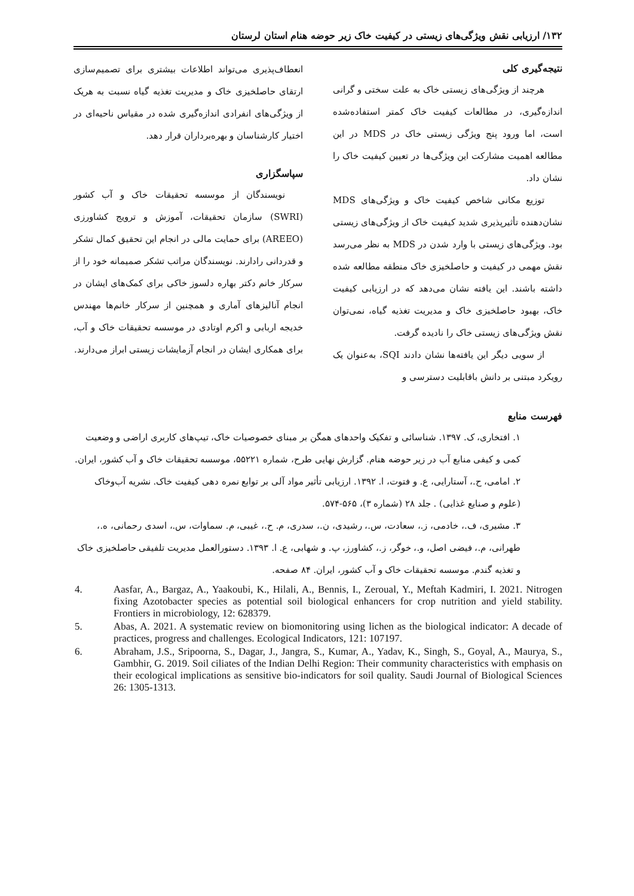۱۳۲/ ارزیابی نقش ویژگی‌های زیستی در کیفیت خاک زیر حوضه هنام استان لرستان
نتیجه‌گیری کلی
هرچند از ویژگی‌های زیستی خاک به علت سختی و گرانی اندازه‌گیری، در مطالعات کیفیت خاک کمتر استفاده‌شده است، اما ورود پنج ویژگی زیستی خاک در MDS در این مطالعه اهمیت مشارکت این ویژگی‌ها در تعیین کیفیت خاک را نشان داد.
توزیع مکانی شاخص کیفیت خاک و ویژگی‌های MDS نشان‌دهنده تأثیرپذیری شدید کیفیت خاک از ویژگی‌های زیستی بود. ویژگی‌های زیستی با وارد شدن در MDS به نظر می‌رسد نقش مهمی در کیفیت و حاصلخیزی خاک منطقه مطالعه شده داشته باشند. این یافته نشان می‌دهد که در ارزیابی کیفیت خاک، بهبود حاصلخیزی خاک و مدیریت تغذیه گیاه، نمی‌توان نقش ویژگی‌های زیستی خاک را نادیده گرفت.
از سویی دیگر این یافته‌ها نشان دادند SQI، به‌عنوان یک رویکرد مبتنی بر دانش باقابلیت دسترسی و
انعطاف‌پذیری می‌تواند اطلاعات بیشتری برای تصمیم‌سازی ارتقای حاصلخیزی خاک و مدیریت تغذیه گیاه نسبت به هریک از ویژگی‌های انفرادی اندازه‌گیری شده در مقیاس ناحیه‌ای در اختیار کارشناسان و بهره‌برداران قرار دهد.
سپاسگزاری
نویسندگان از موسسه تحقیقات خاک و آب کشور (SWRI) سازمان تحقیقات، آموزش و ترویج کشاورزی (AREEO) برای حمایت مالی در انجام این تحقیق کمال تشکر و قدردانی رادارند. نویسندگان مراتب تشکر صمیمانه خود را از سرکار خانم دکتر بهاره دلسوز خاکی برای کمک‌های ایشان در انجام آنالیزهای آماری و همچنین از سرکار خانم‌ها مهندس خدیجه اربابی و اکرم اوتادی در موسسه تحقیقات خاک و آب، برای همکاری ایشان در انجام آزمایشات زیستی ابراز می‌دارند.
فهرست منابع
۱. افتخاری، ک. ۱۳۹۷. شناسائی و تفکیک واحدهای همگن بر مبنای خصوصیات خاک، تیپ‌های کاربری اراضی و وضعیت کمی و کیفی منابع آب در زیر حوضه هنام. گزارش نهایی طرح، شماره ۵۵۲۲۱، موسسه تحقیقات خاک و آب کشور، ایران.
۲. امامی، ح.، آستارایی، ع. و فتوت، ا. ۱۳۹۲. ارزیابی تأثیر مواد آلی بر توابع نمره دهی کیفیت خاک. نشریه آب‌وخاک (علوم و صنایع غذایی) . جلد ۲۸ (شماره ۳)، ۵۶۵-۵۷۴.
۳. مشیری، ف.، خادمی، ز.، سعادت، س.، رشیدی، ن.، سدری، م. ح.، غیبی، م. سماوات، س.، اسدی رحمانی، ه.، طهرانی، م.، فیضی اصل، و.، خوگر، ز.، کشاورز، پ. و شهابی، ع. ا. ۱۳۹۳. دستورالعمل مدیریت تلفیقی حاصلخیزی خاک و تغذیه گندم. موسسه تحقیقات خاک و آب کشور، ایران. ۸۴ صفحه.
4. Aasfar, A., Bargaz, A., Yaakoubi, K., Hilali, A., Bennis, I., Zeroual, Y., Meftah Kadmiri, I. 2021. Nitrogen fixing Azotobacter species as potential soil biological enhancers for crop nutrition and yield stability. Frontiers in microbiology, 12: 628379.
5. Abas, A. 2021. A systematic review on biomonitoring using lichen as the biological indicator: A decade of practices, progress and challenges. Ecological Indicators, 121: 107197.
6. Abraham, J.S., Sripoorna, S., Dagar, J., Jangra, S., Kumar, A., Yadav, K., Singh, S., Goyal, A., Maurya, S., Gambhir, G. 2019. Soil ciliates of the Indian Delhi Region: Their community characteristics with emphasis on their ecological implications as sensitive bio-indicators for soil quality. Saudi Journal of Biological Sciences 26: 1305-1313.